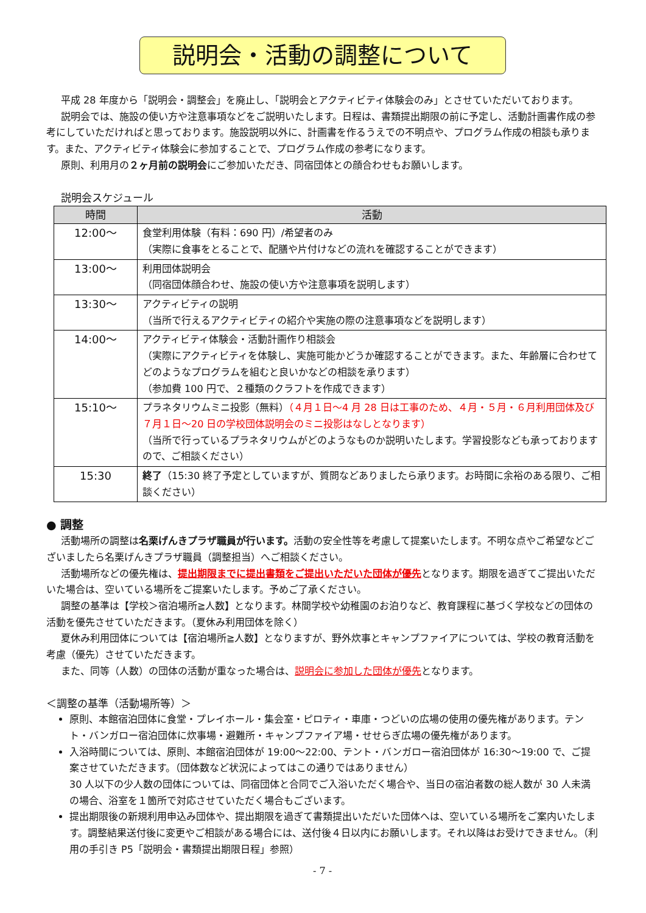説明会・活動の調整について
平成 28 年度から「説明会・調整会」を廃止し、「説明会とアクティビティ体験会のみ」とさせていただいております。
説明会では、施設の使い方や注意事項などをご説明いたします。日程は、書類提出期限の前に予定し、活動計画書作成の参考にしていただければと思っております。施設説明以外に、計画書を作るうえでの不明点や、プログラム作成の相談も承ります。また、アクティビティ体験会に参加することで、プログラム作成の参考になります。
原則、利用月の２ヶ月前の説明会にご参加いただき、同宿団体との顔合わせもお願いします。
説明会スケジュール
| 時間 | 活動 |
| --- | --- |
| 12:00～ | 食堂利用体験（有料：690 円）/希望者のみ （実際に食事をとることで、配膳や片付けなどの流れを確認することができます） |
| 13:00～ | 利用団体説明会 （同宿団体顔合わせ、施設の使い方や注意事項を説明します） |
| 13:30～ | アクティビティの説明 （当所で行えるアクティビティの紹介や実施の際の注意事項などを説明します） |
| 14:00～ | アクティビティ体験会・活動計画作り相談会 （実際にアクティビティを体験し、実施可能かどうか確認することができます。また、年齢層に合わせてどのようなプログラムを組むと良いかなどの相談を承ります） （参加費 100 円で、２種類のクラフトを作成できます） |
| 15:10～ | プラネタリウムミニ投影（無料） （４月１日～4 月 28 日は工事のため、４月・５月・６月利用団体及び７月１日～20 日の学校団体説明会のミニ投影はなしとなります） （当所で行っているプラネタリウムがどのようなものか説明いたします。学習投影なども承っておりますので、ご相談ください） |
| 15:30 | 終了 （15:30 終了予定としていますが、質問などありましたら承ります。お時間に余裕のある限り、ご相談ください） |
● 調整
活動場所の調整は名栗げんきプラザ職員が行います。活動の安全性等を考慮して提案いたします。不明な点やご希望などございましたら名栗げんきプラザ職員（調整担当）へご相談ください。
活動場所などの優先権は、提出期限までに提出書類をご提出いただいた団体が優先となります。期限を過ぎてご提出いただいた場合は、空いている場所をご提案いたします。予めご了承ください。
調整の基準は【学校＞宿泊場所≧人数】となります。林間学校や幼稚園のお泊りなど、教育課程に基づく学校などの団体の活動を優先させていただきます。（夏休み利用団体を除く）
夏休み利用団体については【宿泊場所≧人数】となりますが、野外炊事とキャンプファイアについては、学校の教育活動を考慮（優先）させていただきます。
また、同等（人数）の団体の活動が重なった場合は、説明会に参加した団体が優先となります。
＜調整の基準（活動場所等）＞
原則、本館宿泊団体に食堂・プレイホール・集会室・ピロティ・車庫・つどいの広場の使用の優先権があります。テント・バンガロー宿泊団体に炊事場・避難所・キャンプファイア場・せせらぎ広場の優先権があります。
入浴時間については、原則、本館宿泊団体が 19:00～22:00、テント・バンガロー宿泊団体が 16:30～19:00 で、ご提案させていただきます。（団体数など状況によってはこの通りではありません）
30 人以下の少人数の団体については、同宿団体と合同でご入浴いただく場合や、当日の宿泊者数の総人数が 30 人未満の場合、浴室を１箇所で対応させていただく場合もございます。
提出期限後の新規利用申込み団体や、提出期限を過ぎて書類提出いただいた団体へは、空いている場所をご案内いたします。調整結果送付後に変更やご相談がある場合には、送付後４日以内にお願いします。それ以降はお受けできません。（利用の手引き P5「説明会・書類提出期限日程」参照）
- 7 -